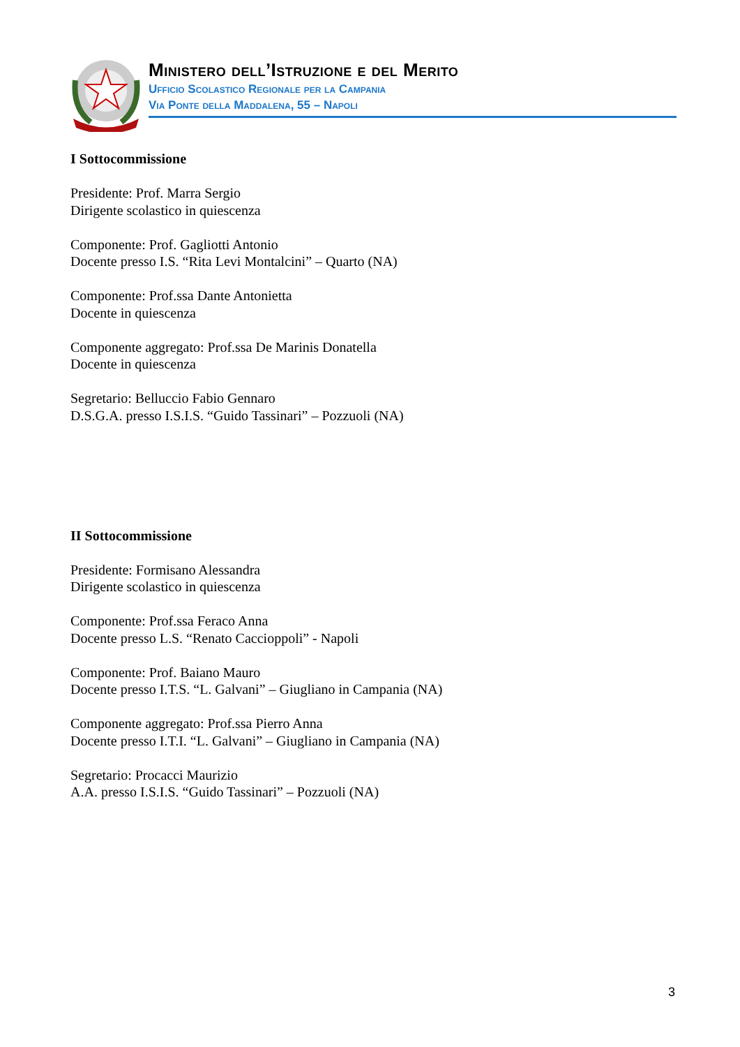Ministero dell’Istruzione e del Merito
Ufficio Scolastico Regionale per la Campania
Via Ponte della Maddalena, 55 – Napoli
I Sottocommissione
Presidente: Prof. Marra Sergio
Dirigente scolastico in quiescenza
Componente: Prof. Gagliotti Antonio
Docente presso I.S. “Rita Levi Montalcini” – Quarto (NA)
Componente: Prof.ssa Dante Antonietta
Docente in quiescenza
Componente aggregato: Prof.ssa De Marinis Donatella
Docente in quiescenza
Segretario: Belluccio Fabio Gennaro
D.S.G.A. presso I.S.I.S. “Guido Tassinari” – Pozzuoli (NA)
II Sottocommissione
Presidente: Formisano Alessandra
Dirigente scolastico in quiescenza
Componente: Prof.ssa Feraco Anna
Docente presso L.S. “Renato Caccioppoli” - Napoli
Componente: Prof. Baiano Mauro
Docente presso I.T.S. “L. Galvani” – Giugliano in Campania (NA)
Componente aggregato: Prof.ssa Pierro Anna
Docente presso I.T.I. “L. Galvani” – Giugliano in Campania (NA)
Segretario: Procacci Maurizio
A.A. presso I.S.I.S. “Guido Tassinari” – Pozzuoli (NA)
3